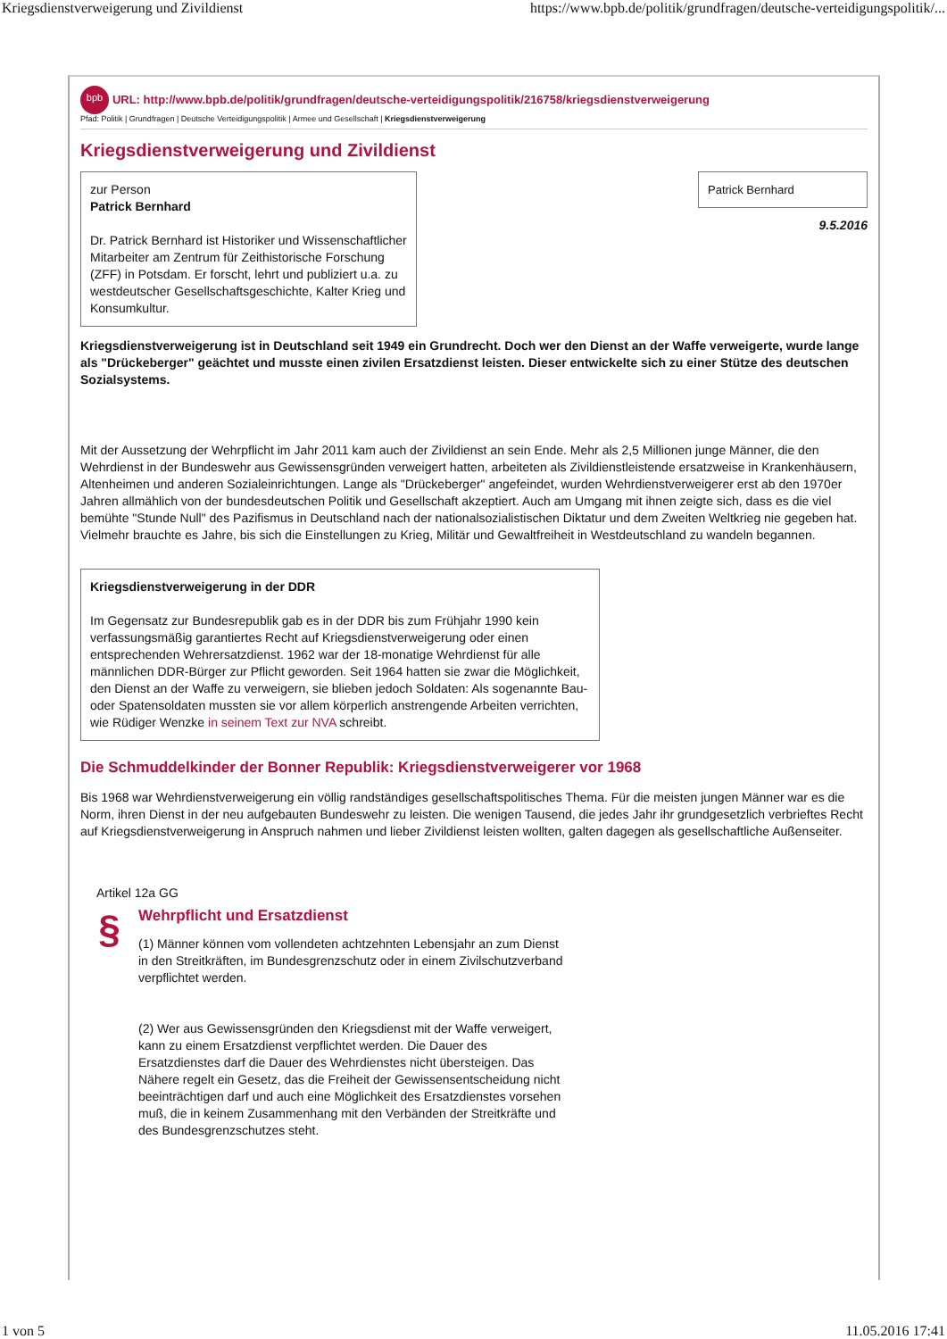Kriegsdienstverweigerung und Zivildienst https://www.bpb.de/politik/grundfragen/deutsche-verteidigungspolitik/...
bpb URL: http://www.bpb.de/politik/grundfragen/deutsche-verteidigungspolitik/216758/kriegsdienstverweigerung
Pfad: Politik | Grundfragen | Deutsche Verteidigungspolitik | Armee und Gesellschaft | Kriegsdienstverweigerung
Kriegsdienstverweigerung und Zivildienst
zur Person
Patrick Bernhard
Dr. Patrick Bernhard ist Historiker und Wissenschaftlicher Mitarbeiter am Zentrum für Zeithistorische Forschung (ZFF) in Potsdam. Er forscht, lehrt und publiziert u.a. zu westdeutscher Gesellschaftsgeschichte, Kalter Krieg und Konsumkultur.
Patrick Bernhard
9.5.2016
Kriegsdienstverweigerung ist in Deutschland seit 1949 ein Grundrecht. Doch wer den Dienst an der Waffe verweigerte, wurde lange als "Drückeberger" geächtet und musste einen zivilen Ersatzdienst leisten. Dieser entwickelte sich zu einer Stütze des deutschen Sozialsystems.
Mit der Aussetzung der Wehrpflicht im Jahr 2011 kam auch der Zivildienst an sein Ende. Mehr als 2,5 Millionen junge Männer, die den Wehrdienst in der Bundeswehr aus Gewissensgründen verweigert hatten, arbeiteten als Zivildienstleistende ersatzweise in Krankenhäusern, Altenheimen und anderen Sozialeinrichtungen. Lange als "Drückeberger" angefeindet, wurden Wehrdienstverweigerer erst ab den 1970er Jahren allmählich von der bundesdeutschen Politik und Gesellschaft akzeptiert. Auch am Umgang mit ihnen zeigte sich, dass es die viel bemühte "Stunde Null" des Pazifismus in Deutschland nach der nationalsozialistischen Diktatur und dem Zweiten Weltkrieg nie gegeben hat. Vielmehr brauchte es Jahre, bis sich die Einstellungen zu Krieg, Militär und Gewaltfreiheit in Westdeutschland zu wandeln begannen.
Kriegsdienstverweigerung in der DDR
Im Gegensatz zur Bundesrepublik gab es in der DDR bis zum Frühjahr 1990 kein verfassungsmäßig garantiertes Recht auf Kriegsdienstverweigerung oder einen entsprechenden Wehrersatzdienst. 1962 war der 18-monatige Wehrdienst für alle männlichen DDR-Bürger zur Pflicht geworden. Seit 1964 hatten sie zwar die Möglichkeit, den Dienst an der Waffe zu verweigern, sie blieben jedoch Soldaten: Als sogenannte Bau- oder Spatensoldaten mussten sie vor allem körperlich anstrengende Arbeiten verrichten, wie Rüdiger Wenzke in seinem Text zur NVA schreibt.
Die Schmuddelkinder der Bonner Republik: Kriegsdienstverweigerer vor 1968
Bis 1968 war Wehrdienstverweigerung ein völlig randständiges gesellschaftspolitisches Thema. Für die meisten jungen Männer war es die Norm, ihren Dienst in der neu aufgebauten Bundeswehr zu leisten. Die wenigen Tausend, die jedes Jahr ihr grundgesetzlich verbrieftes Recht auf Kriegsdienstverweigerung in Anspruch nahmen und lieber Zivildienst leisten wollten, galten dagegen als gesellschaftliche Außenseiter.
Artikel 12a GG
§
Wehrpflicht und Ersatzdienst
(1) Männer können vom vollendeten achtzehnten Lebensjahr an zum Dienst in den Streitkräften, im Bundesgrenzschutz oder in einem Zivilschutzverband verpflichtet werden.
(2) Wer aus Gewissensgründen den Kriegsdienst mit der Waffe verweigert, kann zu einem Ersatzdienst verpflichtet werden. Die Dauer des Ersatzdienstes darf die Dauer des Wehrdienstes nicht übersteigen. Das Nähere regelt ein Gesetz, das die Freiheit der Gewissensentscheidung nicht beeinträchtigen darf und auch eine Möglichkeit des Ersatzdienstes vorsehen muß, die in keinem Zusammenhang mit den Verbänden der Streitkräfte und des Bundesgrenzschutzes steht.
1 von 5 11.05.2016 17:41